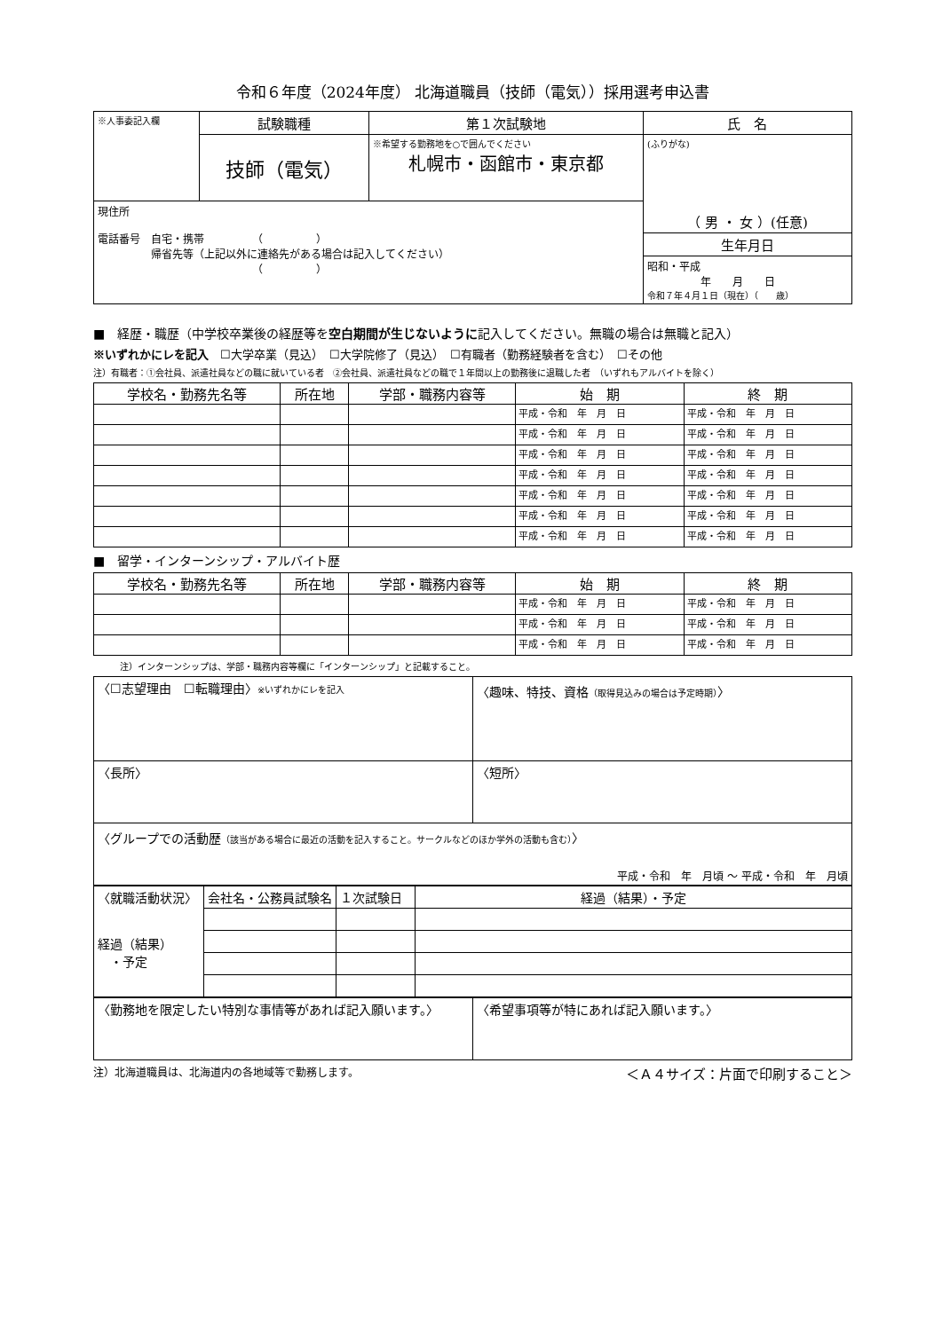令和６年度（2024年度） 北海道職員（技師（電気））採用選考申込書
| ※人事委記入欄 | 試験職種 | 第１次試験地 | 氏 名 |
| | 技師（電気） | ※希望する勤務地を○で囲んでください 札幌市・函館市・東京都 | (ふりがな) （ 男 ・ 女 ）(任意) |
| 現住所 電話番号 自宅・携帯 （ ） 帰省先等（上記以外に連絡先がある場合は記入してください） （ ） | | | |
| | | | 生年月日 |
| | | | 昭和・平成 年 月 日 令和７年４月１日（現在）（ 歳） |
■　経歴・職歴（中学校卒業後の経歴等を空白期間が生じないように記入してください。無職の場合は無職と記入）
※いずれかにレを記入　☐大学卒業（見込）　☐大学院修了（見込）　☐有職者（勤務経験者を含む）　☐その他
注）有職者：①会社員、派遣社員などの職に就いている者　②会社員、派遣社員などの職で１年間以上の勤務後に退職した者　（いずれもアルバイトを除く）
| 学校名・勤務先名等 | 所在地 | 学部・職務内容等 | 始 期 | 終 期 |
| --- | --- | --- | --- | --- |
| | | | 平成・令和 年 月 日 | 平成・令和 年 月 日 |
| | | | 平成・令和 年 月 日 | 平成・令和 年 月 日 |
| | | | 平成・令和 年 月 日 | 平成・令和 年 月 日 |
| | | | 平成・令和 年 月 日 | 平成・令和 年 月 日 |
| | | | 平成・令和 年 月 日 | 平成・令和 年 月 日 |
| | | | 平成・令和 年 月 日 | 平成・令和 年 月 日 |
| | | | 平成・令和 年 月 日 | 平成・令和 年 月 日 |
■　留学・インターンシップ・アルバイト歴
| 学校名・勤務先名等 | 所在地 | 学部・職務内容等 | 始 期 | 終 期 |
| --- | --- | --- | --- | --- |
| | | | 平成・令和 年 月 日 | 平成・令和 年 月 日 |
| | | | 平成・令和 年 月 日 | 平成・令和 年 月 日 |
| | | | 平成・令和 年 月 日 | 平成・令和 年 月 日 |
注）インターンシップは、学部・職務内容等欄に「インターンシップ」と記載すること。
| 〈☐志望理由 ☐転職理由〉 ※いずれかにレを記入 | 〈趣味、特技、資格 （取得見込みの場合は予定時期） 〉 |
| 〈長所〉 | 〈短所〉 |
| 〈グループでの活動歴 （該当がある場合に最近の活動を記入すること。サークルなどのほか学外の活動も含む） 〉 平成・令和 年 月頃 ～ 平成・令和 年 月頃 | |
| 〈就職活動状況〉 経過（結果） ・予定 | 会社名・公務員試験名 | １次試験日 | 経過（結果）・予定 |
| 〈勤務地を限定したい特別な事情等があれば記入願います。〉 | 〈希望事項等が特にあれば記入願います。〉 |
注）北海道職員は、北海道内の各地域等で勤務します。 ＜Ａ４サイズ：片面で印刷すること＞